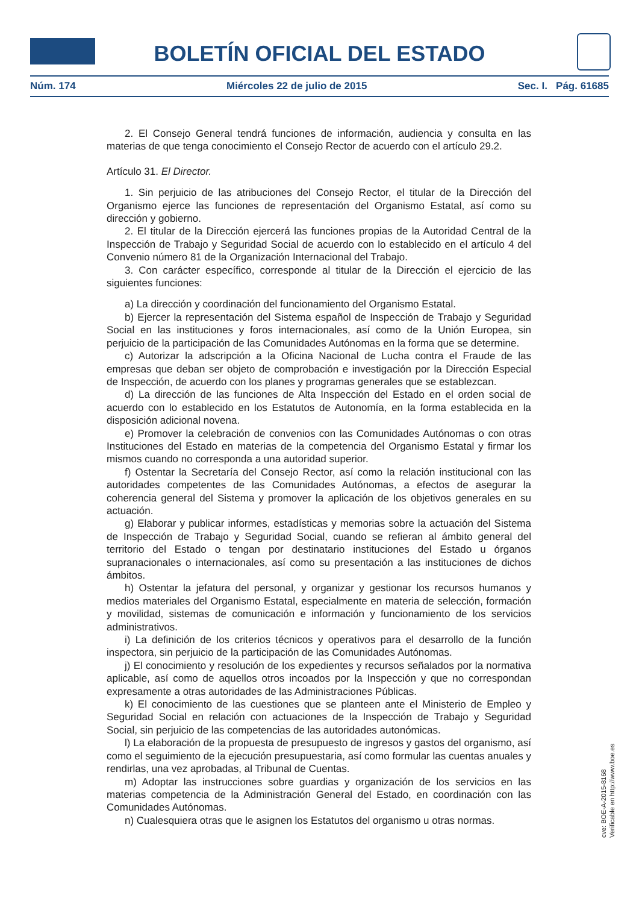BOLETÍN OFICIAL DEL ESTADO
Núm. 174 Miércoles 22 de julio de 2015 Sec. I. Pág. 61685
2. El Consejo General tendrá funciones de información, audiencia y consulta en las materias de que tenga conocimiento el Consejo Rector de acuerdo con el artículo 29.2.
Artículo 31. El Director.
1. Sin perjuicio de las atribuciones del Consejo Rector, el titular de la Dirección del Organismo ejerce las funciones de representación del Organismo Estatal, así como su dirección y gobierno.
2. El titular de la Dirección ejercerá las funciones propias de la Autoridad Central de la Inspección de Trabajo y Seguridad Social de acuerdo con lo establecido en el artículo 4 del Convenio número 81 de la Organización Internacional del Trabajo.
3. Con carácter específico, corresponde al titular de la Dirección el ejercicio de las siguientes funciones:
a) La dirección y coordinación del funcionamiento del Organismo Estatal.
b) Ejercer la representación del Sistema español de Inspección de Trabajo y Seguridad Social en las instituciones y foros internacionales, así como de la Unión Europea, sin perjuicio de la participación de las Comunidades Autónomas en la forma que se determine.
c) Autorizar la adscripción a la Oficina Nacional de Lucha contra el Fraude de las empresas que deban ser objeto de comprobación e investigación por la Dirección Especial de Inspección, de acuerdo con los planes y programas generales que se establezcan.
d) La dirección de las funciones de Alta Inspección del Estado en el orden social de acuerdo con lo establecido en los Estatutos de Autonomía, en la forma establecida en la disposición adicional novena.
e) Promover la celebración de convenios con las Comunidades Autónomas o con otras Instituciones del Estado en materias de la competencia del Organismo Estatal y firmar los mismos cuando no corresponda a una autoridad superior.
f) Ostentar la Secretaría del Consejo Rector, así como la relación institucional con las autoridades competentes de las Comunidades Autónomas, a efectos de asegurar la coherencia general del Sistema y promover la aplicación de los objetivos generales en su actuación.
g) Elaborar y publicar informes, estadísticas y memorias sobre la actuación del Sistema de Inspección de Trabajo y Seguridad Social, cuando se refieran al ámbito general del territorio del Estado o tengan por destinatario instituciones del Estado u órganos supranacionales o internacionales, así como su presentación a las instituciones de dichos ámbitos.
h) Ostentar la jefatura del personal, y organizar y gestionar los recursos humanos y medios materiales del Organismo Estatal, especialmente en materia de selección, formación y movilidad, sistemas de comunicación e información y funcionamiento de los servicios administrativos.
i) La definición de los criterios técnicos y operativos para el desarrollo de la función inspectora, sin perjuicio de la participación de las Comunidades Autónomas.
j) El conocimiento y resolución de los expedientes y recursos señalados por la normativa aplicable, así como de aquellos otros incoados por la Inspección y que no correspondan expresamente a otras autoridades de las Administraciones Públicas.
k) El conocimiento de las cuestiones que se planteen ante el Ministerio de Empleo y Seguridad Social en relación con actuaciones de la Inspección de Trabajo y Seguridad Social, sin perjuicio de las competencias de las autoridades autonómicas.
l) La elaboración de la propuesta de presupuesto de ingresos y gastos del organismo, así como el seguimiento de la ejecución presupuestaria, así como formular las cuentas anuales y rendirlas, una vez aprobadas, al Tribunal de Cuentas.
m) Adoptar las instrucciones sobre guardias y organización de los servicios en las materias competencia de la Administración General del Estado, en coordinación con las Comunidades Autónomas.
n) Cualesquiera otras que le asignen los Estatutos del organismo u otras normas.
cve: BOE-A-2015-8168
Verificable en http://www.boe.es